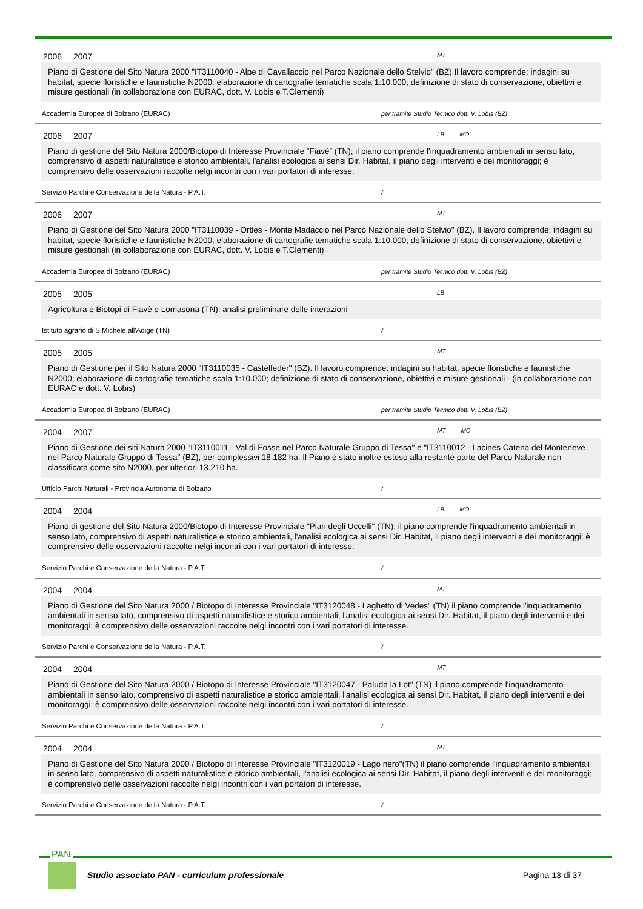2006 2007 MT
Piano di Gestione del Sito Natura 2000 "IT3110040 - Alpe di Cavallaccio nel Parco Nazionale dello Stelvio" (BZ) Il lavoro comprende: indagini su habitat, specie floristiche e faunistiche N2000; elaborazione di cartografie tematiche scala 1:10.000; definizione di stato di conservazione, obiettivi e misure gestionali (in collaborazione con EURAC, dott. V. Lobis e T.Clementi)
Accademia Europea di Bolzano (EURAC) per tramite Studio Tecnico dott. V. Lobis (BZ)
2006 2007 LB MO
Piano di gestione del Sito Natura 2000/Biotopo di Interesse Provinciale “Fiavè” (TN); il piano comprende l'inquadramento ambientali in senso lato, comprensivo di aspetti naturalistice e storico ambientali, l'analisi ecologica ai sensi Dir. Habitat, il piano degli interventi e dei monitoraggi; è comprensivo delle osservazioni raccolte nelgi incontri con i vari portatori di interesse.
Servizio Parchi e Conservazione della Natura - P.A.T. /
2006 2007 MT
Piano di Gestione del Sito Natura 2000 "IT3110039 - Ortles - Monte Madaccio nel Parco Nazionale dello Stelvio" (BZ). Il lavoro comprende: indagini su habitat, specie floristiche e faunistiche N2000; elaborazione di cartografie tematiche scala 1:10.000; definizione di stato di conservazione, obiettivi e misure gestionali (in collaborazione con EURAC, dott. V. Lobis e T.Clementi)
Accademia Europea di Bolzano (EURAC) per tramite Studio Tecnico dott. V. Lobis (BZ)
2005 2005 LB
Agricoltura e Biotopi di Fiavè e Lomasona (TN): analisi preliminare delle interazioni
Istituto agrario di S.Michele all'Adige (TN) /
2005 2005 MT
Piano di Gestione per il Sito Natura 2000 "IT3110035 - Castelfeder" (BZ). Il lavoro comprende: indagini su habitat, specie floristiche e faunistiche N2000; elaborazione di cartografie tematiche scala 1:10.000; definizione di stato di conservazione, obiettivi e misure gestionali - (in collaborazione con EURAC e dott. V. Lobis)
Accademia Europea di Bolzano (EURAC) per tramite Studio Tecnico dott. V. Lobis (BZ)
2004 2007 MT MO
Piano di Gestione dei siti Natura 2000 "IT3110011 - Val di Fosse nel Parco Naturale Gruppo di Tessa" e "IT3110012 - Lacines Catena del Monteneve nel Parco Naturale Gruppo di Tessa" (BZ), per complessivi 18.182 ha. Il Piano è stato inoltre esteso alla restante parte del Parco Naturale non classificata come sito N2000, per ulteriori 13.210 ha.
Ufficio Parchi Naturali - Provincia Autonoma di Bolzano /
2004 2004 LB MO
Piano di gestione del Sito Natura 2000/Biotopo di Interesse Provinciale "Pian degli Uccelli" (TN); il piano comprende l'inquadramento ambientali in senso lato, comprensivo di aspetti naturalistice e storico ambientali, l'analisi ecologica ai sensi Dir. Habitat, il piano degli interventi e dei monitoraggi; è comprensivo delle osservazioni raccolte nelgi incontri con i vari portatori di interesse.
Servizio Parchi e Conservazione della Natura - P.A.T. /
2004 2004 MT
Piano di Gestione del Sito Natura 2000 / Biotopo di Interesse Provinciale "IT3120048 - Laghetto di Vedes" (TN) il piano comprende l'inquadramento ambientali in senso lato, comprensivo di aspetti naturalistice e storico ambientali, l'analisi ecologica ai sensi Dir. Habitat, il piano degli interventi e dei monitoraggi; è comprensivo delle osservazioni raccolte nelgi incontri con i vari portatori di interesse.
Servizio Parchi e Conservazione della Natura - P.A.T. /
2004 2004 MT
Piano di Gestione del Sito Natura 2000 / Biotopo di Interesse Provinciale "IT3120047 - Paluda la Lot" (TN) il piano comprende l'inquadramento ambientali in senso lato, comprensivo di aspetti naturalistice e storico ambientali, l'analisi ecologica ai sensi Dir. Habitat, il piano degli interventi e dei monitoraggi; è comprensivo delle osservazioni raccolte nelgi incontri con i vari portatori di interesse.
Servizio Parchi e Conservazione della Natura - P.A.T. /
2004 2004 MT
Piano di Gestione del Sito Natura 2000 / Biotopo di Interesse Provinciale "IT3120019 - Lago nero"(TN) il piano comprende l'inquadramento ambientali in senso lato, comprensivo di aspetti naturalistice e storico ambientali, l'analisi ecologica ai sensi Dir. Habitat, il piano degli interventi e dei monitoraggi; è comprensivo delle osservazioni raccolte nelgi incontri con i vari portatori di interesse.
Servizio Parchi e Conservazione della Natura - P.A.T. /
PAN
Studio associato PAN - curriculum professionale Pagina 13 di 37